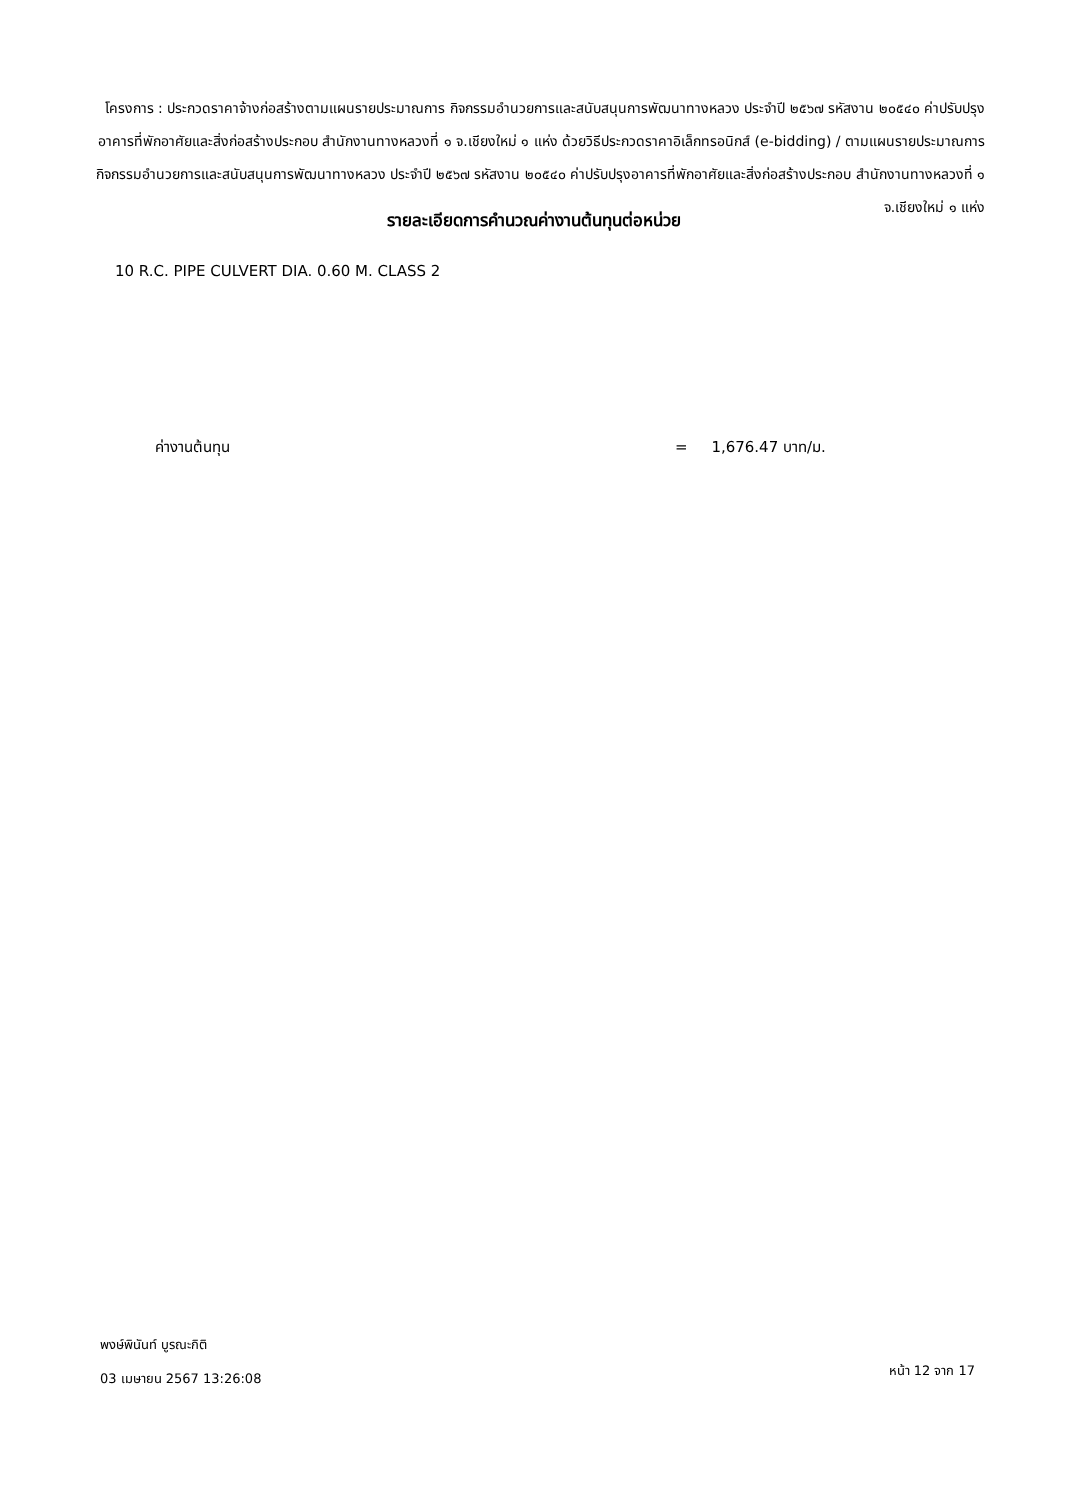โครงการ : ประกวดราคาจ้างก่อสร้างตามแผนรายประมาณการ กิจกรรมอำนวยการและสนับสนุนการพัฒนาทางหลวง ประจำปี ๒๕๖๗ รหัสงาน ๒๐๕๔๐ ค่าปรับปรุงอาคารที่พักอาศัยและสิ่งก่อสร้างประกอบ สำนักงานทางหลวงที่ ๑ จ.เชียงใหม่ ๑ แห่ง ด้วยวิธีประกวดราคาอิเล็กทรอนิกส์ (e-bidding) / ตามแผนรายประมาณการ กิจกรรมอำนวยการและสนับสนุนการพัฒนาทางหลวง ประจำปี ๒๕๖๗ รหัสงาน ๒๐๕๔๐ ค่าปรับปรุงอาคารที่พักอาศัยและสิ่งก่อสร้างประกอบ สำนักงานทางหลวงที่ ๑ จ.เชียงใหม่ ๑ แห่ง
รายละเอียดการคำนวณค่างานต้นทุนต่อหน่วย
10 R.C. PIPE CULVERT DIA. 0.60 M. CLASS 2
ค่างานต้นทุน = 1,676.47 บาท/ม.
พงษ์พินันท์ บูรณะกิติ
03 เมษายน 2567 13:26:08
หน้า 12 จาก 17